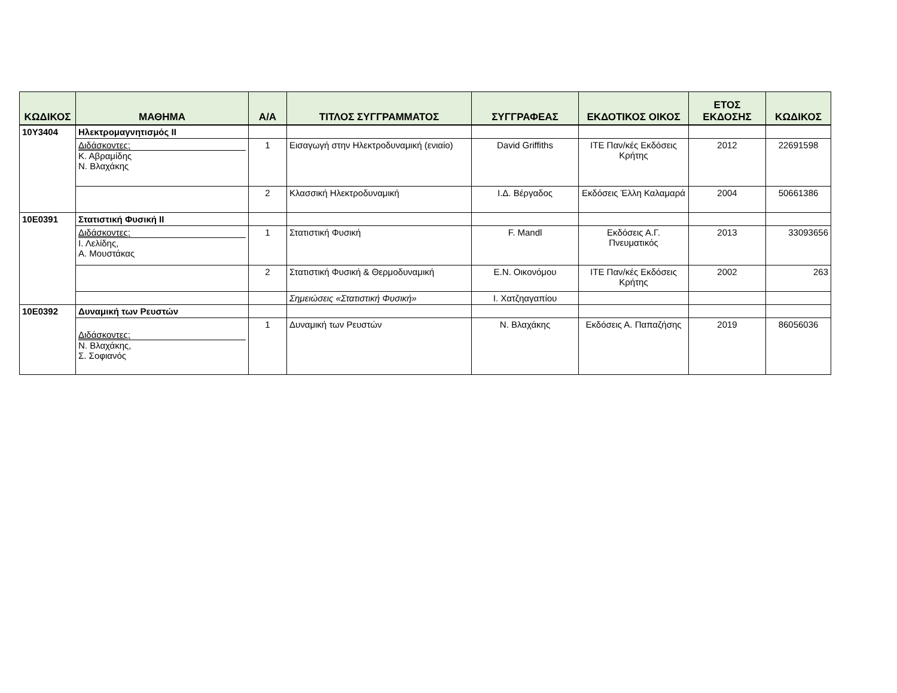| ΚΩΔΙΚΟΣ | ΜΑΘΗΜΑ | Α/Α | ΤΙΤΛΟΣ ΣΥΓΓΡΑΜΜΑΤΟΣ | ΣΥΓΓΡΑΦΕΑΣ | ΕΚΔΟΤΙΚΟΣ ΟΙΚΟΣ | ΕΤΟΣ ΕΚΔΟΣΗΣ | ΚΩΔΙΚΟΣ |
| --- | --- | --- | --- | --- | --- | --- | --- |
| 10Υ3404 | Ηλεκτρομαγνητισμός ΙΙ | | | | | | |
| | Διδάσκοντες: Κ. Αβραμίδης Ν. Βλαχάκης | 1 | Εισαγωγή στην Ηλεκτροδυναμική (ενιαίο) | David Griffiths | ΙΤΕ Παν/κές Εκδόσεις Κρήτης | 2012 | 22691598 |
| | | 2 | Κλασσική Ηλεκτροδυναμική | Ι.Δ. Βέργαδος | Εκδόσεις Έλλη Καλαμαρά | 2004 | 50661386 |
| 10Ε0391 | Στατιστική Φυσική ΙΙ | | | | | | |
| | Διδάσκοντες: Ι. Λελίδης, Α. Μουστάκας | 1 | Στατιστική Φυσική | F. Mandl | Εκδόσεις Α.Γ. Πνευματικός | 2013 | 33093656 |
| | | 2 | Στατιστική Φυσική & Θερμοδυναμική | Ε.Ν. Οικονόμου | ΙΤΕ Παν/κές Εκδόσεις Κρήτης | 2002 | 263 |
| | | | Σημειώσεις «Στατιστική Φυσική» | Ι. Χατζηαγαπίου | | | |
| 10Ε0392 | Δυναμική των Ρευστών | | | | | | |
| | Διδάσκοντες: Ν. Βλαχάκης, Σ. Σοφιανός | 1 | Δυναμική των Ρευστών | Ν. Βλαχάκης | Εκδόσεις Α. Παπαζήσης | 2019 | 86056036 |